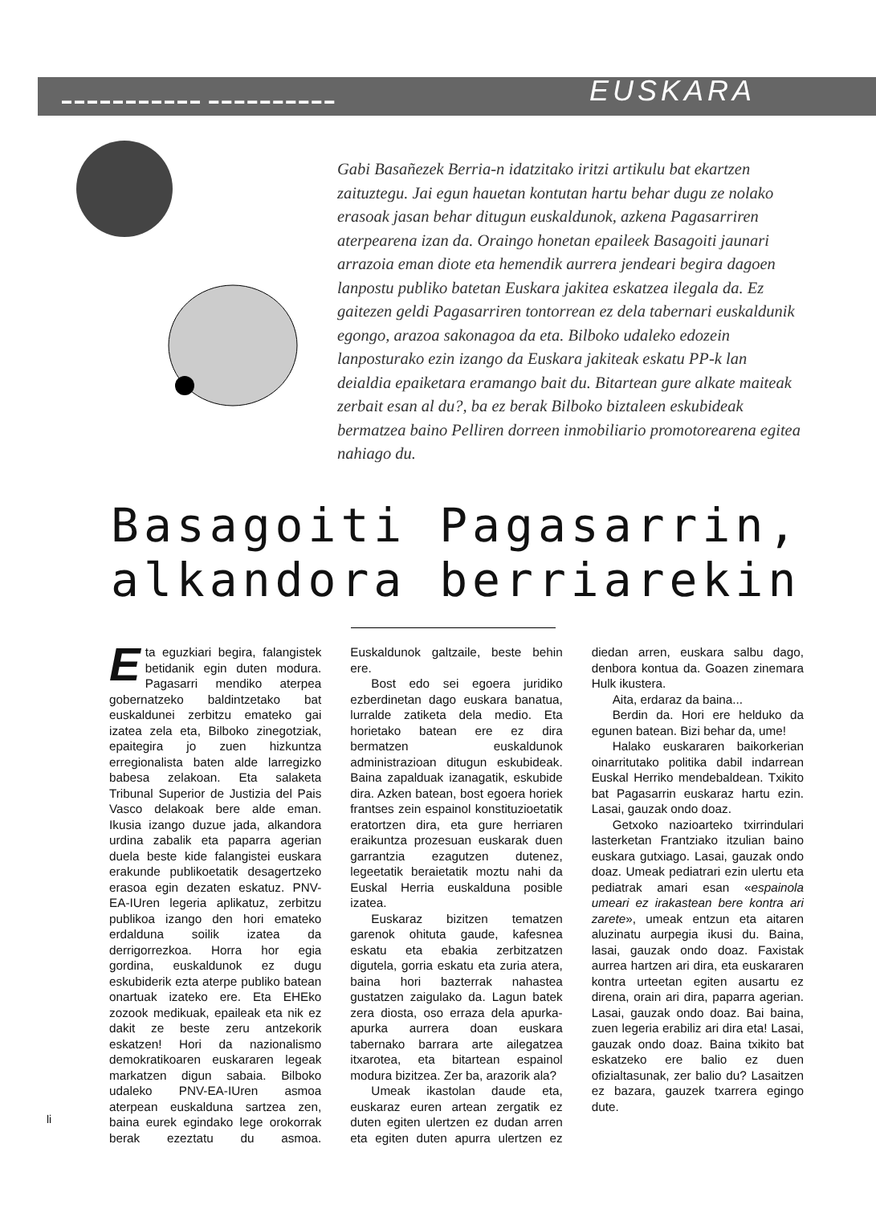▬▬▬▬▬▬▬▬▬▬▬ ▬▬▬▬▬▬▬▬▬▬
EUSKARA
Gabi Basañezek Berria-n idatzitako iritzi artikulu bat ekartzen zaituztegu. Jai egun hauetan kontutan hartu behar dugu ze nolako erasoak jasan behar ditugun euskaldunok, azkena Pagasarriren aterpearena izan da. Oraingo honetan epaileek Basagoiti jaunari arrazoia eman diote eta hemendik aurrera jendeari begira dagoen lanpostu publiko batetan Euskara jakitea eskatzea ilegala da. Ez gaitezen geldi Pagasarriren tontorrean ez dela tabernari euskaldunik egongo, arazoa sakonagoa da eta. Bilboko udaleko edozein lanposturako ezin izango da Euskara jakiteak eskatu PP-k lan deialdia epaiketara eramango bait du. Bitartean gure alkate maiteak zerbait esan al du?, ba ez berak Bilboko biztaleen eskubideak bermatzea baino Pelliren dorreen inmobiliario promotorearena egitea nahiago du.
Basagoiti Pagasarrin,
alkandora berriarekin
Eta eguzkiari begira, falangistek betidanik egin duten modura. Pagasarri mendiko aterpea gobernatzeko baldintzetako bat euskaldunei zerbitzu emateko gai izatea zela eta, Bilboko zinegotziak, epaitegira jo zuen hizkuntza erregionalista baten alde larregizko babesa zelakoan. Eta salaketa Tribunal Superior de Justizia del Pais Vasco delakoak bere alde eman. Ikusia izango duzue jada, alkandora urdina zabalik eta paparra agerian duela beste kide falangistei euskara erakunde publikoetatik desagertzeko erasoa egin dezaten eskatuz. PNV-EA-IUren legeria aplikatuz, zerbitzu publikoa izango den hori emateko erdalduna soilik izatea da derrigorrezkoa. Horra hor egia gordina, euskaldunok ez dugu eskubiderik ezta aterpe publiko batean onartuak izateko ere. Eta EHEko zozook medikuak, epaileak eta nik ez dakit ze beste zeru antzekorik eskatzen! Hori da nazionalismo demokratikoaren euskararen legeak markatzen digun sabaia. Bilboko udaleko PNV-EA-IUren asmoa aterpean euskalduna sartzea zen, baina eurek egindako lege orokorrak berak ezeztatu du asmoa. Euskaldunok galtzaile, beste behin ere.
Bost edo sei egoera juridiko ezberdinetan dago euskara banatua, lurralde zatiketa dela medio. Eta horietako batean ere ez dira bermatzen euskaldunok administrazioan ditugun eskubideak. Baina zapalduak izanagatik, eskubide dira. Azken batean, bost egoera horiek frantses zein espainol konstituzioetatik eratortzen dira, eta gure herriaren eraikuntza prozesuan euskarak duen garrantzia ezagutzen dutenez, legeetatik beraietatik moztu nahi da Euskal Herria euskalduna posible izatea.
Euskaraz bizitzen tematzen garenok ohituta gaude, kafesnea eskatu eta ebakia zerbitzatzen digutela, gorria eskatu eta zuria atera, baina hori bazterrak nahastea gustatzen zaigulako da. Lagun batek zera diosta, oso erraza dela apurka-apurka aurrera doan euskara tabernako barrara arte ailegatzea itxarotea, eta bitartean espainol modura bizitzea. Zer ba, arazorik ala?
Umeak ikastolan daude eta, euskaraz euren artean zergatik ez duten egiten ulertzen ez dudan arren eta egiten duten apurra ulertzen ez diedan arren, euskara salbu dago, denbora kontua da. Goazen zinemara Hulk ikustera.
Aita, erdaraz da baina...
Berdin da. Hori ere helduko da egunen batean. Bizi behar da, ume!
Halako euskararen baikorkerian oinarritutako politika dabil indarrean Euskal Herriko mendebaldean. Txikito bat Pagasarrin euskaraz hartu ezin. Lasai, gauzak ondo doaz.
Getxoko nazioarteko txirrindulari lasterketan Frantziako itzulian baino euskara gutxiago. Lasai, gauzak ondo doaz. Umeak pediatrari ezin ulertu eta pediatrak amari esan «espainola umeari ez irakastean bere kontra ari zarete», umeak entzun eta aitaren aluzinatu aurpegia ikusi du. Baina, lasai, gauzak ondo doaz. Faxistak aurrea hartzen ari dira, eta euskararen kontra urteetan egiten ausartu ez direna, orain ari dira, paparra agerian. Lasai, gauzak ondo doaz. Bai baina, zuen legeria erabiliz ari dira eta! Lasai, gauzak ondo doaz. Baina txikito bat eskatzeko ere balio ez duen ofizialtasunak, zer balio du? Lasaitzen ez bazara, gauzek txarrera egingo dute.
li